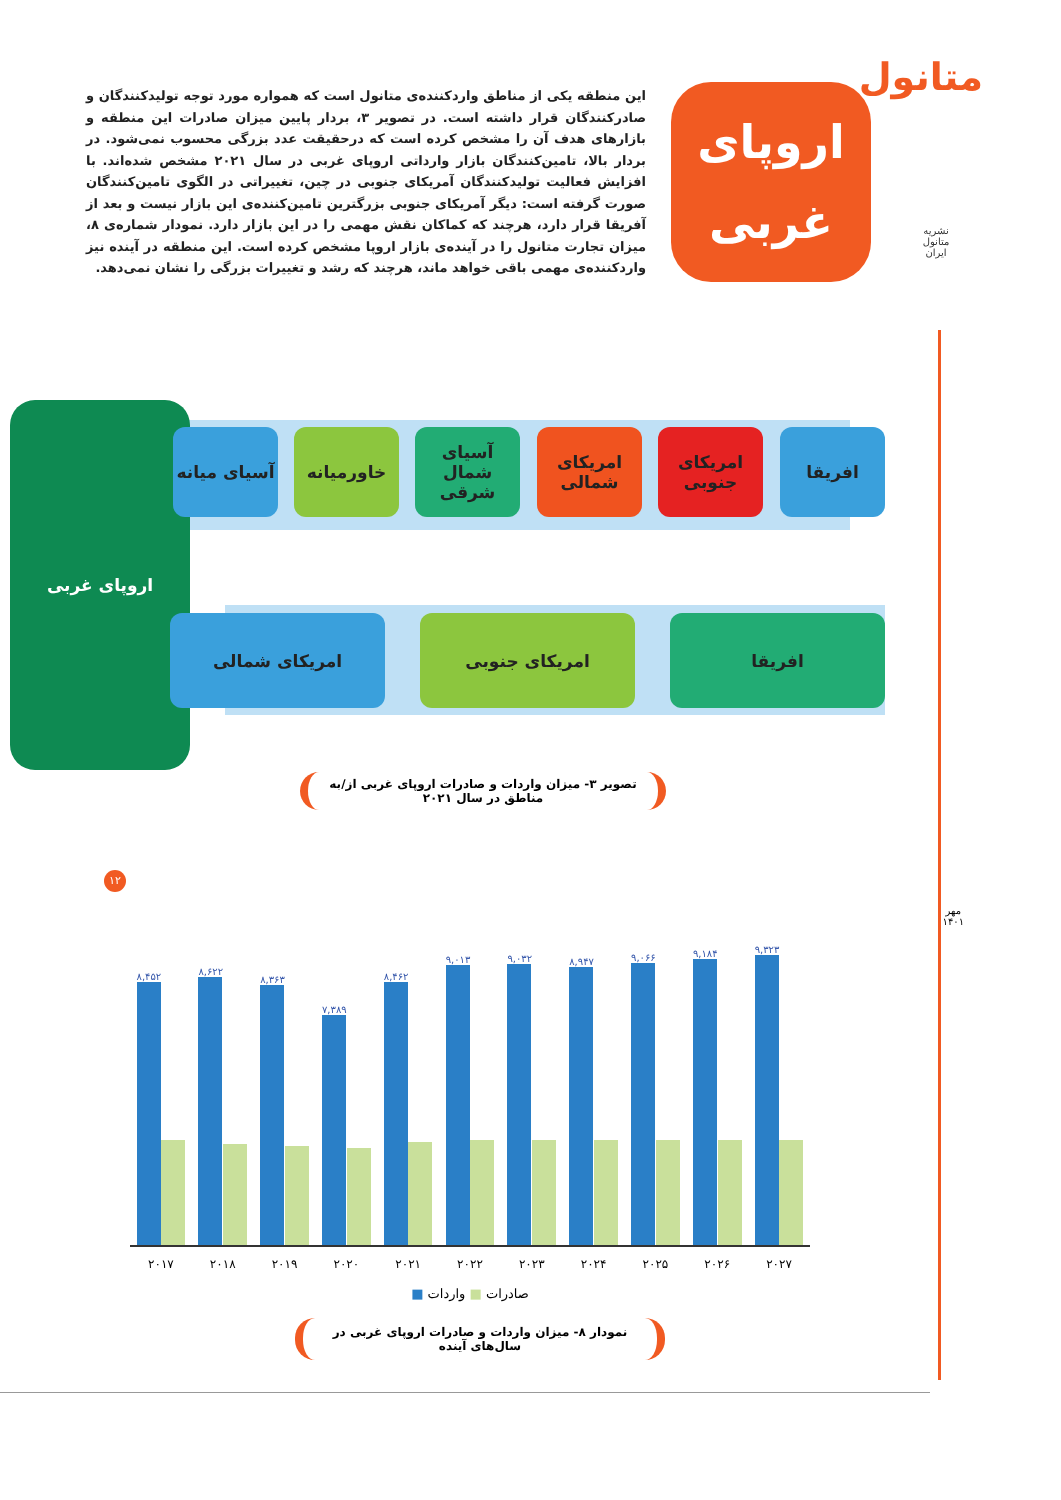متانول
نشریه متانول ایران
اروپای غربی
این منطقه یکی از مناطق واردکننده‌ی متانول است که همواره مورد توجه تولیدکنندگان و صادرکنندگان قرار داشته است. در تصویر ۳، بردار پایین میزان صادرات این منطقه و بازارهای هدف آن را مشخص کرده است که درحقیقت عدد بزرگی محسوب نمی‌شود. در بردار بالا، تامین‌کنندگان بازار وارداتی اروپای غربی در سال ۲۰۲۱ مشخص شده‌اند. با افزایش فعالیت تولیدکنندگان آمریکای جنوبی در چین، تغییراتی در الگوی تامین‌کنندگان صورت گرفته است: دیگر آمریکای جنوبی بزرگترین تامین‌کننده‌ی این بازار نیست و بعد از آفریقا قرار دارد، هرچند که کماکان نقش مهمی را در این بازار دارد. نمودار شماره‌ی ۸، میزان تجارت متانول را در آینده‌ی بازار اروپا مشخص کرده است. این منطقه در آینده نیز واردکننده‌ی مهمی باقی خواهد ماند، هرچند که رشد و تغییرات بزرگی را نشان نمی‌دهد.
اروپای غربی
افریقا
امریکای جنوبی
امریکای شمالی
آسیای شمال شرقی
خاورمیانه
آسیای میانه
افریقا
امریکای جنوبی
امریکای شمالی
تصویر ۳- میزان واردات و صادرات اروپای غربی از/به مناطق در سال ۲۰۲۱
۱۲
مهر
۱۴۰۱
۸,۴۵۲
۸,۶۲۲
۸,۳۶۳
۷,۳۸۹
۸,۴۶۲
۹,۰۱۳
۹,۰۳۲
۸,۹۴۷
۹,۰۶۶
۹,۱۸۴
۹,۳۲۳
۲۰۱۷ ۲۰۱۸ ۲۰۱۹ ۲۰۲۰ ۲۰۲۱ ۲۰۲۲ ۲۰۲۳ ۲۰۲۴ ۲۰۲۵ ۲۰۲۶ ۲۰۲۷
صادرات ■ واردات ■
نمودار ۸- میزان واردات و صادرات اروپای غربی در سال‌های آینده